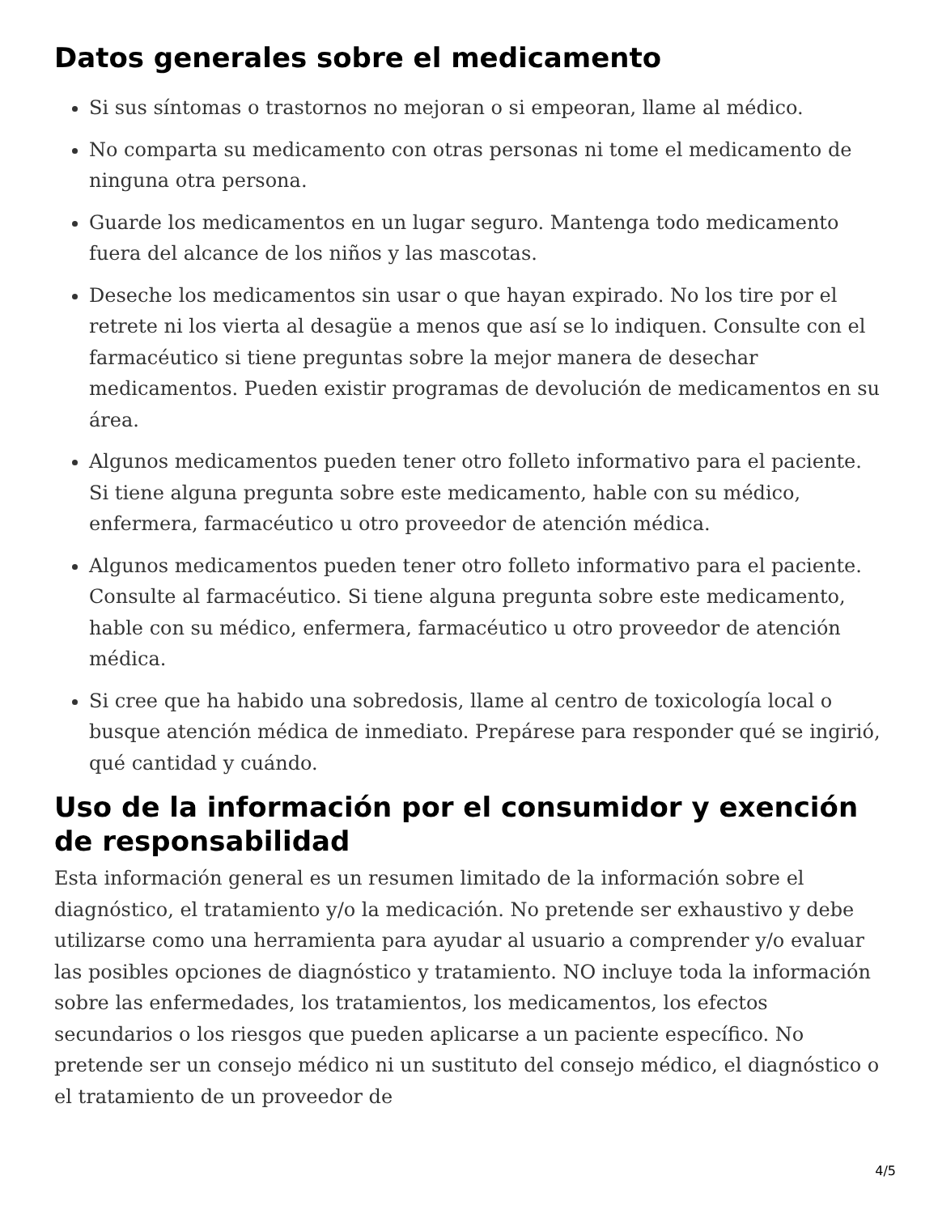Datos generales sobre el medicamento
Si sus síntomas o trastornos no mejoran o si empeoran, llame al médico.
No comparta su medicamento con otras personas ni tome el medicamento de ninguna otra persona.
Guarde los medicamentos en un lugar seguro. Mantenga todo medicamento fuera del alcance de los niños y las mascotas.
Deseche los medicamentos sin usar o que hayan expirado. No los tire por el retrete ni los vierta al desagüe a menos que así se lo indiquen. Consulte con el farmacéutico si tiene preguntas sobre la mejor manera de desechar medicamentos. Pueden existir programas de devolución de medicamentos en su área.
Algunos medicamentos pueden tener otro folleto informativo para el paciente. Si tiene alguna pregunta sobre este medicamento, hable con su médico, enfermera, farmacéutico u otro proveedor de atención médica.
Algunos medicamentos pueden tener otro folleto informativo para el paciente. Consulte al farmacéutico. Si tiene alguna pregunta sobre este medicamento, hable con su médico, enfermera, farmacéutico u otro proveedor de atención médica.
Si cree que ha habido una sobredosis, llame al centro de toxicología local o busque atención médica de inmediato. Prepárese para responder qué se ingirió, qué cantidad y cuándo.
Uso de la información por el consumidor y exención de responsabilidad
Esta información general es un resumen limitado de la información sobre el diagnóstico, el tratamiento y/o la medicación. No pretende ser exhaustivo y debe utilizarse como una herramienta para ayudar al usuario a comprender y/o evaluar las posibles opciones de diagnóstico y tratamiento. NO incluye toda la información sobre las enfermedades, los tratamientos, los medicamentos, los efectos secundarios o los riesgos que pueden aplicarse a un paciente específico. No pretende ser un consejo médico ni un sustituto del consejo médico, el diagnóstico o el tratamiento de un proveedor de
4/5